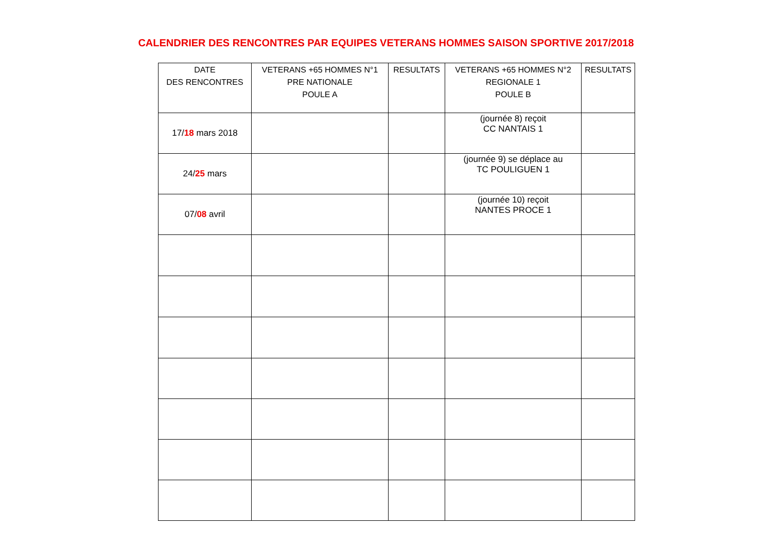CALENDRIER DES RENCONTRES PAR EQUIPES VETERANS HOMMES SAISON SPORTIVE 2017/2018
| DATE DES RENCONTRES | VETERANS +65 HOMMES N°1 PRE NATIONALE POULE A | RESULTATS | VETERANS +65 HOMMES N°2 REGIONALE 1 POULE B | RESULTATS |
| --- | --- | --- | --- | --- |
| 17/ 18 mars 2018 | | | (journée 8) reçoit CC NANTAIS 1 | |
| 24/ 25 mars | | | (journée 9) se déplace au TC POULIGUEN 1 | |
| 07/ 08 avril | | | (journée 10) reçoit NANTES PROCE 1 | |